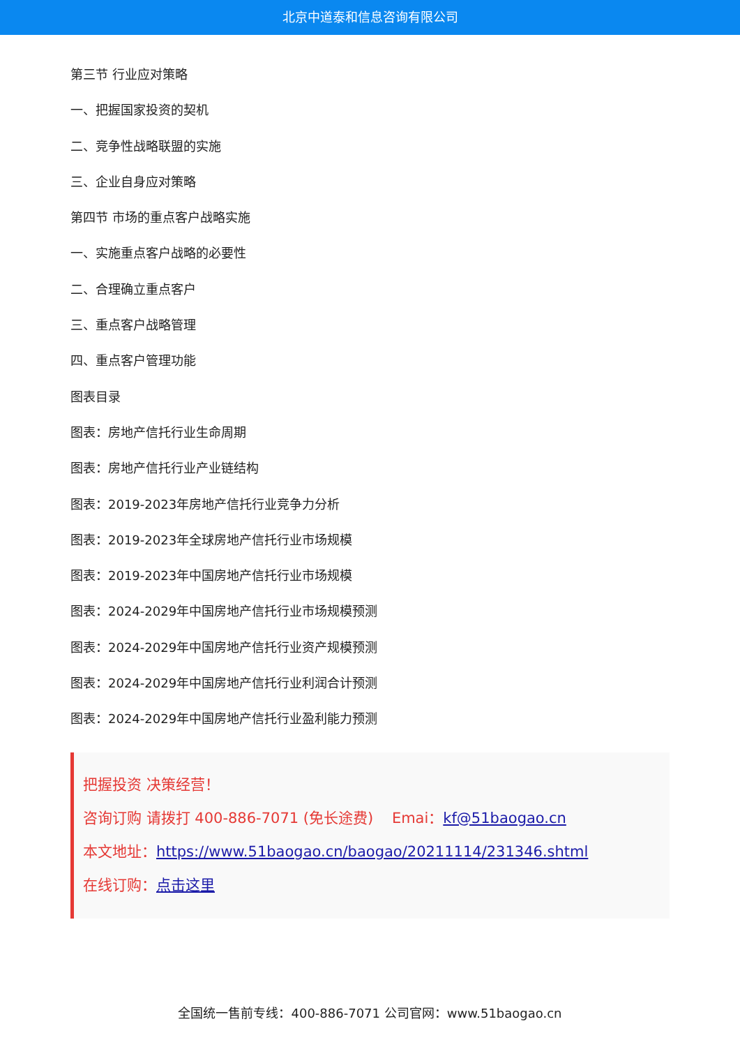北京中道泰和信息咨询有限公司
第三节 行业应对策略
一、把握国家投资的契机
二、竞争性战略联盟的实施
三、企业自身应对策略
第四节 市场的重点客户战略实施
一、实施重点客户战略的必要性
二、合理确立重点客户
三、重点客户战略管理
四、重点客户管理功能
图表目录
图表：房地产信托行业生命周期
图表：房地产信托行业产业链结构
图表：2019-2023年房地产信托行业竞争力分析
图表：2019-2023年全球房地产信托行业市场规模
图表：2019-2023年中国房地产信托行业市场规模
图表：2024-2029年中国房地产信托行业市场规模预测
图表：2024-2029年中国房地产信托行业资产规模预测
图表：2024-2029年中国房地产信托行业利润合计预测
图表：2024-2029年中国房地产信托行业盈利能力预测
把握投资 决策经营！
咨询订购 请拨打 400-886-7071 (免长途费) Emai：kf@51baogao.cn
本文地址：https://www.51baogao.cn/baogao/20211114/231346.shtml
在线订购：点击这里
全国统一售前专线：400-886-7071 公司官网：www.51baogao.cn